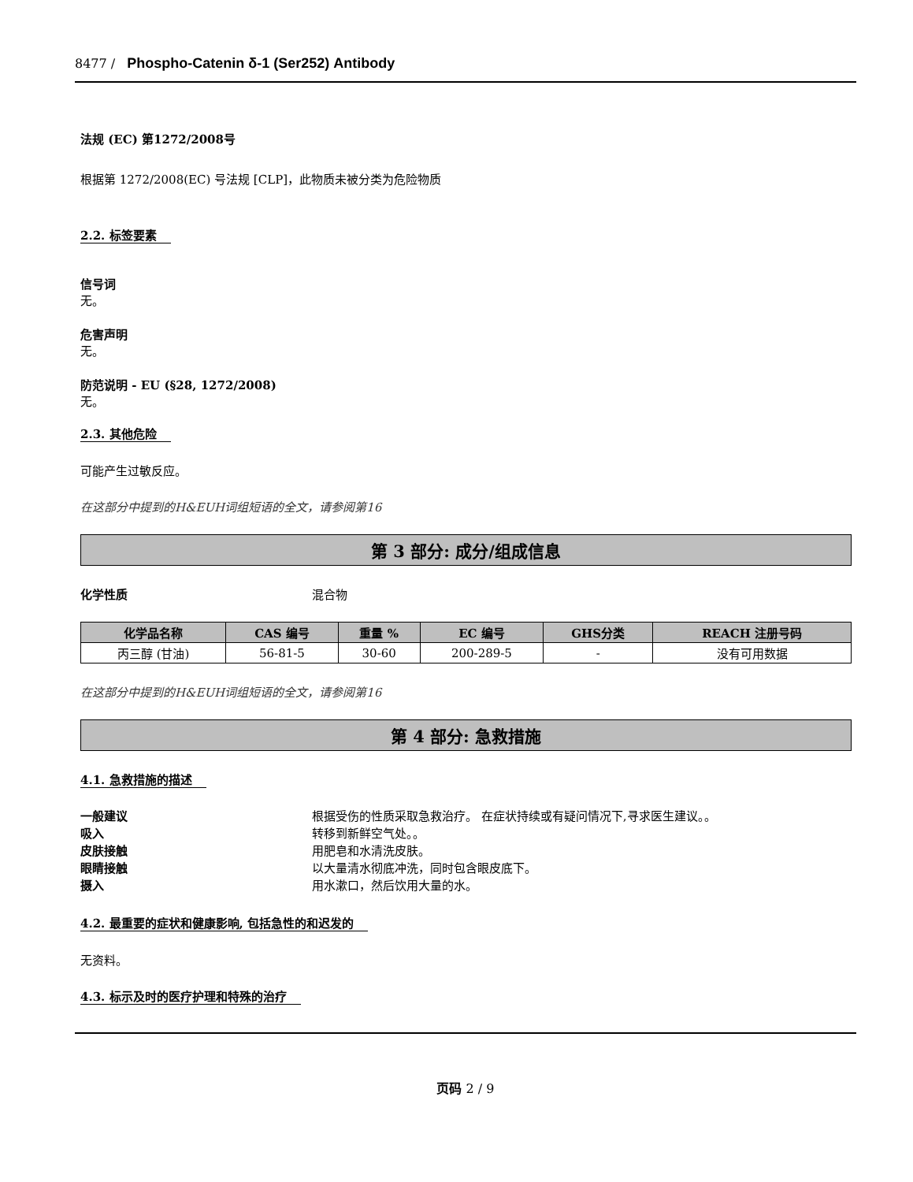8477 / Phospho-Catenin δ-1 (Ser252) Antibody
法规 (EC) 第1272/2008号
根据第 1272/2008(EC) 号法规 [CLP]，此物质未被分类为危险物质
2.2. 标签要素
信号词
无。
危害声明
无。
防范说明 - EU (§28, 1272/2008)
无。
2.3. 其他危险
可能产生过敏反应。
在这部分中提到的H&EUH词组短语的全文，请参阅第16
第 3 部分: 成分/组成信息
化学性质 混合物
| 化学品名称 | CAS 编号 | 重量 % | EC 编号 | GHS分类 | REACH 注册号码 |
| --- | --- | --- | --- | --- | --- |
| 丙三醇 (甘油) | 56-81-5 | 30-60 | 200-289-5 | - | 没有可用数据 |
在这部分中提到的H&EUH词组短语的全文，请参阅第16
第 4 部分: 急救措施
4.1. 急救措施的描述
一般建议 根据受伤的性质采取急救治疗。 在症状持续或有疑问情况下,寻求医生建议。。
吸入 转移到新鲜空气处。。
皮肤接触 用肥皂和水清洗皮肤。
眼睛接触 以大量清水彻底冲洗，同时包含眼皮底下。
摄入 用水漱口，然后饮用大量的水。
4.2. 最重要的症状和健康影响, 包括急性的和迟发的
无资料。
4.3. 标示及时的医疗护理和特殊的治疗
页码 2 / 9